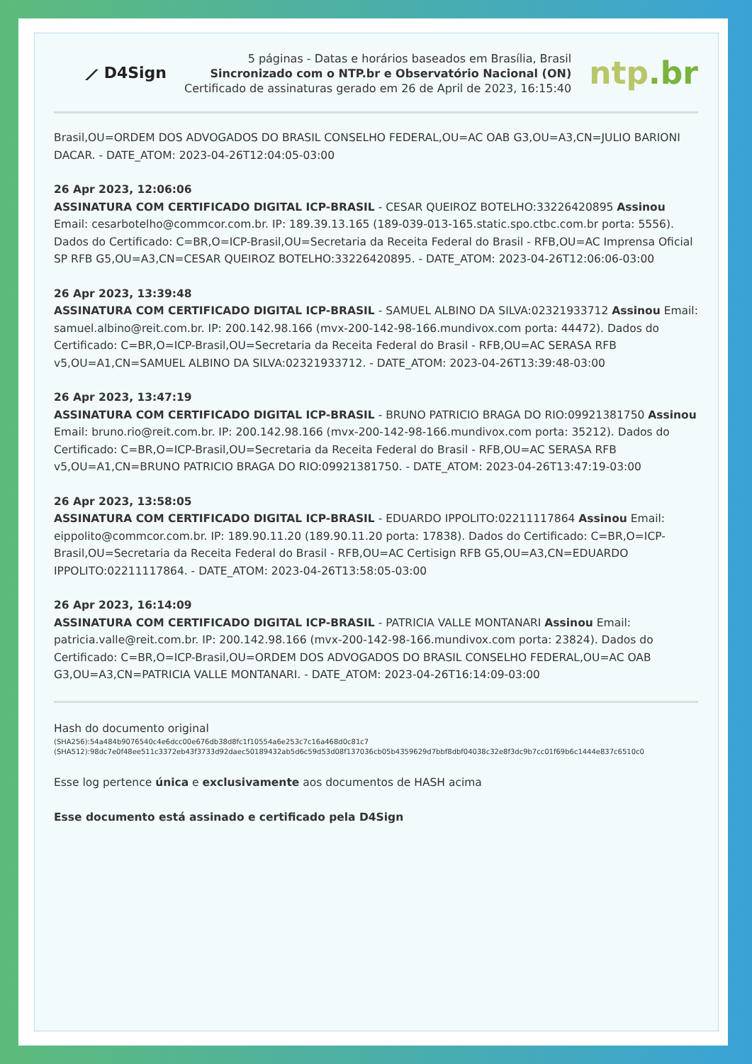⟋ D4Sign
5 páginas - Datas e horários baseados em Brasília, Brasil
Sincronizado com o NTP.br e Observatório Nacional (ON)
Certificado de assinaturas gerado em 26 de April de 2023, 16:15:40
ntp.br
Brasil,OU=ORDEM DOS ADVOGADOS DO BRASIL CONSELHO FEDERAL,OU=AC OAB G3,OU=A3,CN=JULIO BARIONI DACAR. - DATE_ATOM: 2023-04-26T12:04:05-03:00
26 Apr 2023, 12:06:06
ASSINATURA COM CERTIFICADO DIGITAL ICP-BRASIL - CESAR QUEIROZ BOTELHO:33226420895 Assinou Email: cesarbotelho@commcor.com.br. IP: 189.39.13.165 (189-039-013-165.static.spo.ctbc.com.br porta: 5556). Dados do Certificado: C=BR,O=ICP-Brasil,OU=Secretaria da Receita Federal do Brasil - RFB,OU=AC Imprensa Oficial SP RFB G5,OU=A3,CN=CESAR QUEIROZ BOTELHO:33226420895. - DATE_ATOM: 2023-04-26T12:06:06-03:00
26 Apr 2023, 13:39:48
ASSINATURA COM CERTIFICADO DIGITAL ICP-BRASIL - SAMUEL ALBINO DA SILVA:02321933712 Assinou Email: samuel.albino@reit.com.br. IP: 200.142.98.166 (mvx-200-142-98-166.mundivox.com porta: 44472). Dados do Certificado: C=BR,O=ICP-Brasil,OU=Secretaria da Receita Federal do Brasil - RFB,OU=AC SERASA RFB v5,OU=A1,CN=SAMUEL ALBINO DA SILVA:02321933712. - DATE_ATOM: 2023-04-26T13:39:48-03:00
26 Apr 2023, 13:47:19
ASSINATURA COM CERTIFICADO DIGITAL ICP-BRASIL - BRUNO PATRICIO BRAGA DO RIO:09921381750 Assinou Email: bruno.rio@reit.com.br. IP: 200.142.98.166 (mvx-200-142-98-166.mundivox.com porta: 35212). Dados do Certificado: C=BR,O=ICP-Brasil,OU=Secretaria da Receita Federal do Brasil - RFB,OU=AC SERASA RFB v5,OU=A1,CN=BRUNO PATRICIO BRAGA DO RIO:09921381750. - DATE_ATOM: 2023-04-26T13:47:19-03:00
26 Apr 2023, 13:58:05
ASSINATURA COM CERTIFICADO DIGITAL ICP-BRASIL - EDUARDO IPPOLITO:02211117864 Assinou Email: eippolito@commcor.com.br. IP: 189.90.11.20 (189.90.11.20 porta: 17838). Dados do Certificado: C=BR,O=ICP-Brasil,OU=Secretaria da Receita Federal do Brasil - RFB,OU=AC Certisign RFB G5,OU=A3,CN=EDUARDO IPPOLITO:02211117864. - DATE_ATOM: 2023-04-26T13:58:05-03:00
26 Apr 2023, 16:14:09
ASSINATURA COM CERTIFICADO DIGITAL ICP-BRASIL - PATRICIA VALLE MONTANARI Assinou Email: patricia.valle@reit.com.br. IP: 200.142.98.166 (mvx-200-142-98-166.mundivox.com porta: 23824). Dados do Certificado: C=BR,O=ICP-Brasil,OU=ORDEM DOS ADVOGADOS DO BRASIL CONSELHO FEDERAL,OU=AC OAB G3,OU=A3,CN=PATRICIA VALLE MONTANARI. - DATE_ATOM: 2023-04-26T16:14:09-03:00
Hash do documento original
(SHA256):54a484b9076540c4e6dcc00e676db38d8fc1f10554a6e253c7c16a468d0c81c7
(SHA512):98dc7e0f48ee511c3372eb43f3733d92daec50189432ab5d6c59d53d08f137036cb05b4359629d7bbf8dbf04038c32e8f3dc9b7cc01f69b6c1444e837c6510c0
Esse log pertence única e exclusivamente aos documentos de HASH acima
Esse documento está assinado e certificado pela D4Sign